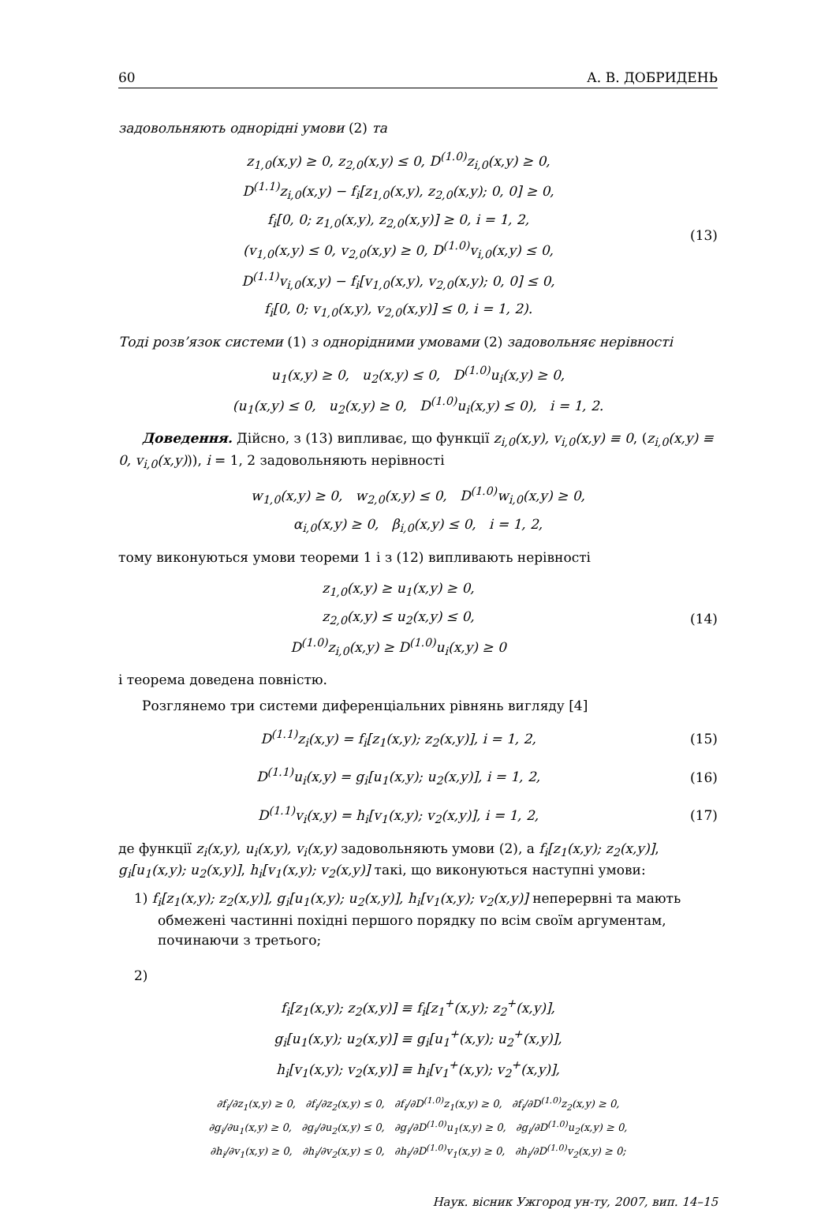60 А. В. ДОБРИДЕНЬ
задовольняють однорідні умови (2) та
z<sub>1,0</sub>(x,y) ≥ 0, z<sub>2,0</sub>(x,y) ≤ 0, D<sup>(1.0)</sup>z<sub>i,0</sub>(x,y) ≥ 0,
D<sup>(1.1)</sup>z<sub>i,0</sub>(x,y) − f<sub>i</sub>[z<sub>1,0</sub>(x,y), z<sub>2,0</sub>(x,y); 0, 0] ≥ 0,
f<sub>i</sub>[0, 0; z<sub>1,0</sub>(x,y), z<sub>2,0</sub>(x,y)] ≥ 0, i = 1, 2,
(v<sub>1,0</sub>(x,y) ≤ 0, v<sub>2,0</sub>(x,y) ≥ 0, D<sup>(1.0)</sup>v<sub>i,0</sub>(x,y) ≤ 0,
D<sup>(1.1)</sup>v<sub>i,0</sub>(x,y) − f<sub>i</sub>[v<sub>1,0</sub>(x,y), v<sub>2,0</sub>(x,y); 0, 0] ≤ 0,
f<sub>i</sub>[0, 0; v<sub>1,0</sub>(x,y), v<sub>2,0</sub>(x,y)] ≤ 0, i = 1, 2).
(13)
Тоді розв’язок системи (1) з однорідними умовами (2) задовольняє нерівності
u<sub>1</sub>(x,y) ≥ 0, u<sub>2</sub>(x,y) ≤ 0, D<sup>(1.0)</sup>u<sub>i</sub>(x,y) ≥ 0,
(u<sub>1</sub>(x,y) ≤ 0, u<sub>2</sub>(x,y) ≥ 0, D<sup>(1.0)</sup>u<sub>i</sub>(x,y) ≤ 0), i = 1, 2.
Доведення. Дійсно, з (13) випливає, що функції z<sub>i,0</sub>(x,y), v<sub>i,0</sub>(x,y) ≡ 0, (z<sub>i,0</sub>(x,y) ≡ 0, v<sub>i,0</sub>(x,y))), i = 1, 2 задовольняють нерівності
w<sub>1,0</sub>(x,y) ≥ 0, w<sub>2,0</sub>(x,y) ≤ 0, D<sup>(1.0)</sup>w<sub>i,0</sub>(x,y) ≥ 0,
α<sub>i,0</sub>(x,y) ≥ 0, β<sub>i,0</sub>(x,y) ≤ 0, i = 1, 2,
тому виконуються умови теореми 1 і з (12) випливають нерівності
z<sub>1,0</sub>(x,y) ≥ u<sub>1</sub>(x,y) ≥ 0,
z<sub>2,0</sub>(x,y) ≤ u<sub>2</sub>(x,y) ≤ 0,
D<sup>(1.0)</sup>z<sub>i,0</sub>(x,y) ≥ D<sup>(1.0)</sup>u<sub>i</sub>(x,y) ≥ 0
(14)
і теорема доведена повністю.
Розглянемо три системи диференціальних рівнянь вигляду [4]
D<sup>(1.1)</sup>z<sub>i</sub>(x,y) = f<sub>i</sub>[z<sub>1</sub>(x,y); z<sub>2</sub>(x,y)], i = 1, 2,
(15)
D<sup>(1.1)</sup>u<sub>i</sub>(x,y) = g<sub>i</sub>[u<sub>1</sub>(x,y); u<sub>2</sub>(x,y)], i = 1, 2,
(16)
D<sup>(1.1)</sup>v<sub>i</sub>(x,y) = h<sub>i</sub>[v<sub>1</sub>(x,y); v<sub>2</sub>(x,y)], i = 1, 2,
(17)
де функції z<sub>i</sub>(x,y), u<sub>i</sub>(x,y), v<sub>i</sub>(x,y) задовольняють умови (2), а f<sub>i</sub>[z<sub>1</sub>(x,y); z<sub>2</sub>(x,y)], g<sub>i</sub>[u<sub>1</sub>(x,y); u<sub>2</sub>(x,y)], h<sub>i</sub>[v<sub>1</sub>(x,y); v<sub>2</sub>(x,y)] такі, що виконуються наступні умови:
1) f<sub>i</sub>[z<sub>1</sub>(x,y); z<sub>2</sub>(x,y)], g<sub>i</sub>[u<sub>1</sub>(x,y); u<sub>2</sub>(x,y)], h<sub>i</sub>[v<sub>1</sub>(x,y); v<sub>2</sub>(x,y)] неперервні та мають обмежені частинні похідні першого порядку по всім своїм аргументам, починаючи з третього;
2)
f<sub>i</sub>[z<sub>1</sub>(x,y); z<sub>2</sub>(x,y)] ≡ f<sub>i</sub>[z<sub>1</sub><sup>+</sup>(x,y); z<sub>2</sub><sup>+</sup>(x,y)],
g<sub>i</sub>[u<sub>1</sub>(x,y); u<sub>2</sub>(x,y)] ≡ g<sub>i</sub>[u<sub>1</sub><sup>+</sup>(x,y); u<sub>2</sub><sup>+</sup>(x,y)],
h<sub>i</sub>[v<sub>1</sub>(x,y); v<sub>2</sub>(x,y)] ≡ h<sub>i</sub>[v<sub>1</sub><sup>+</sup>(x,y); v<sub>2</sub><sup>+</sup>(x,y)],
∂f<sub>i</sub>/∂z<sub>1</sub>(x,y) ≥ 0, ∂f<sub>i</sub>/∂z<sub>2</sub>(x,y) ≤ 0, ∂f<sub>i</sub>/∂D<sup>(1.0)</sup>z<sub>1</sub>(x,y) ≥ 0, ∂f<sub>i</sub>/∂D<sup>(1.0)</sup>z<sub>2</sub>(x,y) ≥ 0,
∂g<sub>i</sub>/∂u<sub>1</sub>(x,y) ≥ 0, ∂g<sub>i</sub>/∂u<sub>2</sub>(x,y) ≤ 0, ∂g<sub>i</sub>/∂D<sup>(1.0)</sup>u<sub>1</sub>(x,y) ≥ 0, ∂g<sub>i</sub>/∂D<sup>(1.0)</sup>u<sub>2</sub>(x,y) ≥ 0,
∂h<sub>i</sub>/∂v<sub>1</sub>(x,y) ≥ 0, ∂h<sub>i</sub>/∂v<sub>2</sub>(x,y) ≤ 0, ∂h<sub>i</sub>/∂D<sup>(1.0)</sup>v<sub>1</sub>(x,y) ≥ 0, ∂h<sub>i</sub>/∂D<sup>(1.0)</sup>v<sub>2</sub>(x,y) ≥ 0;
Наук. вісник Ужгород ун-ту, 2007, вип. 14–15